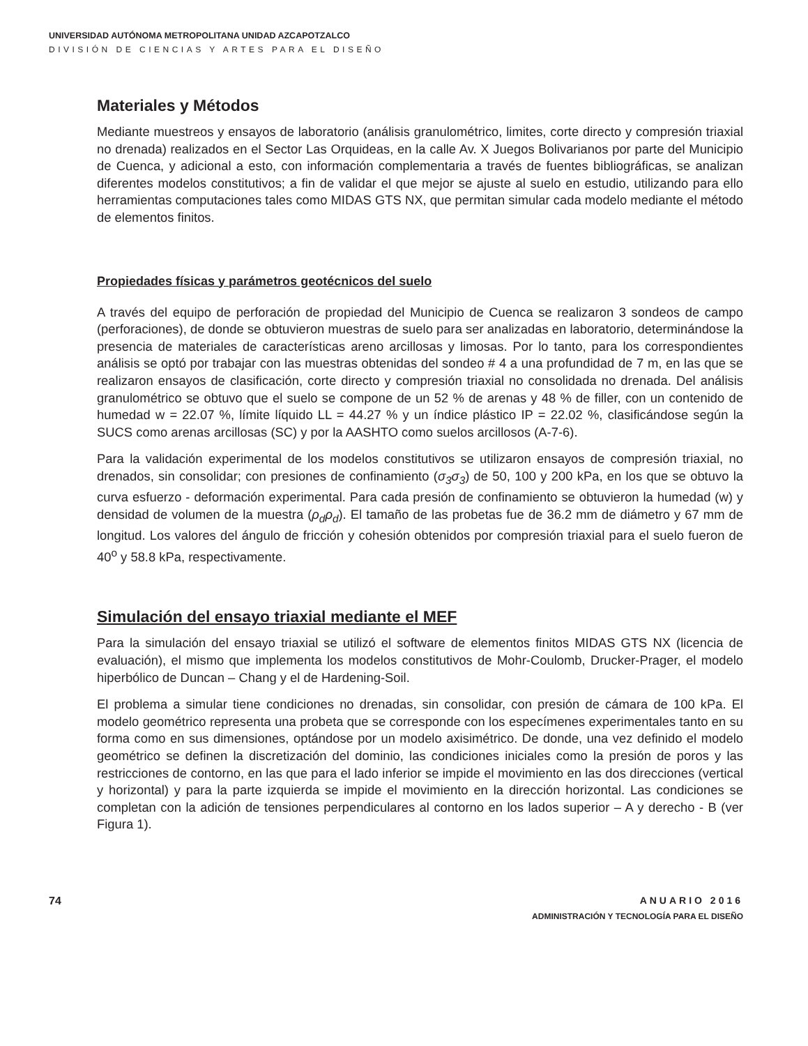UNIVERSIDAD AUTÓNOMA METROPOLITANA UNIDAD AZCAPOTZALCO
DIVISIÓN DE CIENCIAS Y ARTES PARA EL DISEÑO
Materiales y Métodos
Mediante muestreos y ensayos de laboratorio (análisis granulométrico, limites, corte directo y compresión triaxial no drenada) realizados en el Sector Las Orquideas, en la calle Av. X Juegos Bolivarianos por parte del Municipio de Cuenca, y adicional a esto, con información complementaria a través de fuentes bibliográficas, se analizan diferentes modelos constitutivos; a fin de validar el que mejor se ajuste al suelo en estudio, utilizando para ello herramientas computaciones tales como MIDAS GTS NX, que permitan simular cada modelo mediante el método de elementos finitos.
Propiedades físicas y parámetros geotécnicos del suelo
A través del equipo de perforación de propiedad del Municipio de Cuenca se realizaron 3 sondeos de campo (perforaciones), de donde se obtuvieron muestras de suelo para ser analizadas en laboratorio, determinándose la presencia de materiales de características areno arcillosas y limosas. Por lo tanto, para los correspondientes análisis se optó por trabajar con las muestras obtenidas del sondeo # 4 a una profundidad de 7 m, en las que se realizaron ensayos de clasificación, corte directo y compresión triaxial no consolidada no drenada. Del análisis granulométrico se obtuvo que el suelo se compone de un 52 % de arenas y 48 % de filler, con un contenido de humedad w = 22.07 %, límite líquido LL = 44.27 % y un índice plástico IP = 22.02 %, clasificándose según la SUCS como arenas arcillosas (SC) y por la AASHTO como suelos arcillosos (A-7-6).
Para la validación experimental de los modelos constitutivos se utilizaron ensayos de compresión triaxial, no drenados, sin consolidar; con presiones de confinamiento (σ<sub>3</sub>σ<sub>3</sub>) de 50, 100 y 200 kPa, en los que se obtuvo la curva esfuerzo - deformación experimental. Para cada presión de confinamiento se obtuvieron la humedad (w) y densidad de volumen de la muestra (ρ<sub>d</sub>ρ<sub>d</sub>). El tamaño de las probetas fue de 36.2 mm de diámetro y 67 mm de longitud. Los valores del ángulo de fricción y cohesión obtenidos por compresión triaxial para el suelo fueron de 40<sup>o</sup> y 58.8 kPa, respectivamente.
Simulación del ensayo triaxial mediante el MEF
Para la simulación del ensayo triaxial se utilizó el software de elementos finitos MIDAS GTS NX (licencia de evaluación), el mismo que implementa los modelos constitutivos de Mohr-Coulomb, Drucker-Prager, el modelo hiperbólico de Duncan – Chang y el de Hardening-Soil.
El problema a simular tiene condiciones no drenadas, sin consolidar, con presión de cámara de 100 kPa. El modelo geométrico representa una probeta que se corresponde con los especímenes experimentales tanto en su forma como en sus dimensiones, optándose por un modelo axisimétrico. De donde, una vez definido el modelo geométrico se definen la discretización del dominio, las condiciones iniciales como la presión de poros y las restricciones de contorno, en las que para el lado inferior se impide el movimiento en las dos direcciones (vertical y horizontal) y para la parte izquierda se impide el movimiento en la dirección horizontal. Las condiciones se completan con la adición de tensiones perpendiculares al contorno en los lados superior – A y derecho - B (ver Figura 1).
74 ANUARIO 2016
ADMINISTRACIÓN Y TECNOLOGÍA PARA EL DISEÑO